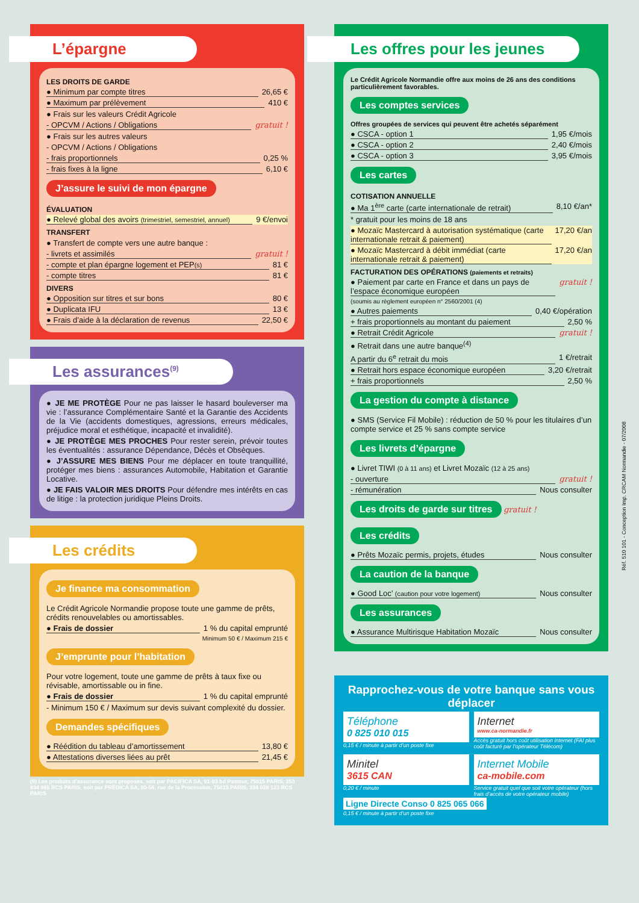L’épargne
LES DROITS DE GARDE
● Minimum par compte titres 26,65 €
● Maximum par prélèvement 410 €
● Frais sur les valeurs Crédit Agricole
- OPCVM / Actions / Obligations gratuit !
● Frais sur les autres valeurs
- OPCVM / Actions / Obligations
- frais proportionnels 0,25 %
- frais fixes à la ligne 6,10 €
J’assure le suivi de mon épargne
ÉVALUATION
● Relevé global des avoirs (trimestriel, semestriel, annuel) 9 €/envoi
TRANSFERT
● Transfert de compte vers une autre banque :
- livrets et assimilés gratuit !
- compte et plan épargne logement et PEP(s) 81 €
- compte titres 81 €
DIVERS
● Opposition sur titres et sur bons 80 €
● Duplicata IFU 13 €
● Frais d’aide à la déclaration de revenus 22,50 €
Les assurances<sup>(9)</sup>
● JE ME PROTÈGE Pour ne pas laisser le hasard bouleverser ma vie : l’assurance Complémentaire Santé et la Garantie des Accidents de la Vie (accidents domestiques, agressions, erreurs médicales, préjudice moral et esthétique, incapacité et invalidité).
● JE PROTÈGE MES PROCHES Pour rester serein, prévoir toutes les éventualités : assurance Dépendance, Décès et Obsèques.
● J’ASSURE MES BIENS Pour me déplacer en toute tranquillité, protéger mes biens : assurances Automobile, Habitation et Garantie Locative.
● JE FAIS VALOIR MES DROITS Pour défendre mes intérêts en cas de litige : la protection juridique Pleins Droits.
Les crédits
Je finance ma consommation
Le Crédit Agricole Normandie propose toute une gamme de prêts, crédits renouvelables ou amortissables.
● Frais de dossier 1 % du capital emprunté
Minimum 50 € / Maximum 215 €
J’emprunte pour l’habitation
Pour votre logement, toute une gamme de prêts à taux fixe ou révisable, amortissable ou in fine.
● Frais de dossier 1 % du capital emprunté
- Minimum 150 € / Maximum sur devis suivant complexité du dossier.
Demandes spécifiques
● Réédition du tableau d’amortissement 13,80 €
● Attestations diverses liées au prêt 21,45 €
(9) Les produits d’assurance sont proposés, soit par PACIFICA SA, 91-93 bd Pasteur, 75015 PARIS, 353 834 865 RCS PARIS, soit par PRÉDICA SA, 50-56, rue de la Procession, 75015 PARIS, 334 028 123 RCS PARIS
Les offres pour les jeunes
Le Crédit Agricole Normandie offre aux moins de 26 ans des conditions particulièrement favorables.
Les comptes services
Offres groupées de services qui peuvent être achetés séparément
● CSCA - option 1 1,95 €/mois
● CSCA - option 2 2,40 €/mois
● CSCA - option 3 3,95 €/mois
Les cartes
COTISATION ANNUELLE
● Ma 1<sup>ère</sup> carte (carte internationale de retrait) 8,10 €/an*
* gratuit pour les moins de 18 ans
● Mozaïc Mastercard à autorisation systématique (carte internationale retrait & paiement) 17,20 €/an
● Mozaïc Mastercard à débit immédiat (carte internationale retrait & paiement) 17,20 €/an
FACTURATION DES OPÉRATIONS (paiements et retraits)
● Paiement par carte en France et dans un pays de l’espace économique européen gratuit !
(soumis au règlement européen n° 2560/2001 (4)
● Autres paiements 0,40 €/opération
+ frais proportionnels au montant du paiement 2,50 %
● Retrait Crédit Agricole gratuit !
● Retrait dans une autre banque<sup>(4)</sup>
A partir du 6<sup>e</sup> retrait du mois 1 €/retrait
● Retrait hors espace économique européen 3,20 €/retrait
+ frais proportionnels 2,50 %
La gestion du compte à distance
● SMS (Service Fil Mobile) : réduction de 50 % pour les titulaires d’un compte service et 25 % sans compte service
Les livrets d’épargne
● Livret TIWI (0 à 11 ans) et Livret Mozaïc (12 à 25 ans)
- ouverture gratuit !
- rémunération Nous consulter
Les droits de garde sur titres
gratuit !
Les crédits
● Prêts Mozaïc permis, projets, études Nous consulter
La caution de la banque
● Good Loc’ (caution pour votre logement) Nous consulter
Les assurances
● Assurance Multirisque Habitation Mozaïc Nous consulter
Rapprochez-vous de votre banque sans vous déplacer
Téléphone
0 825 010 015
0,15 € / minute à partir d’un poste fixe
Internet
www.ca-normandie.fr
Accès gratuit hors coût utilisation internet (FAI plus coût facturé par l’opérateur Télécom)
Minitel
3615 CAN
0,20 € / minute
Internet Mobile
ca-mobile.com
Service gratuit quel que soit votre opérateur (hors frais d’accès de votre opérateur mobile)
Ligne Directe Conso 0 825 065 066
0,15 € / minute à partir d’un poste fixe
Réf. 510 101 - Conception Imp. CRCAM Normandie - 07/2008